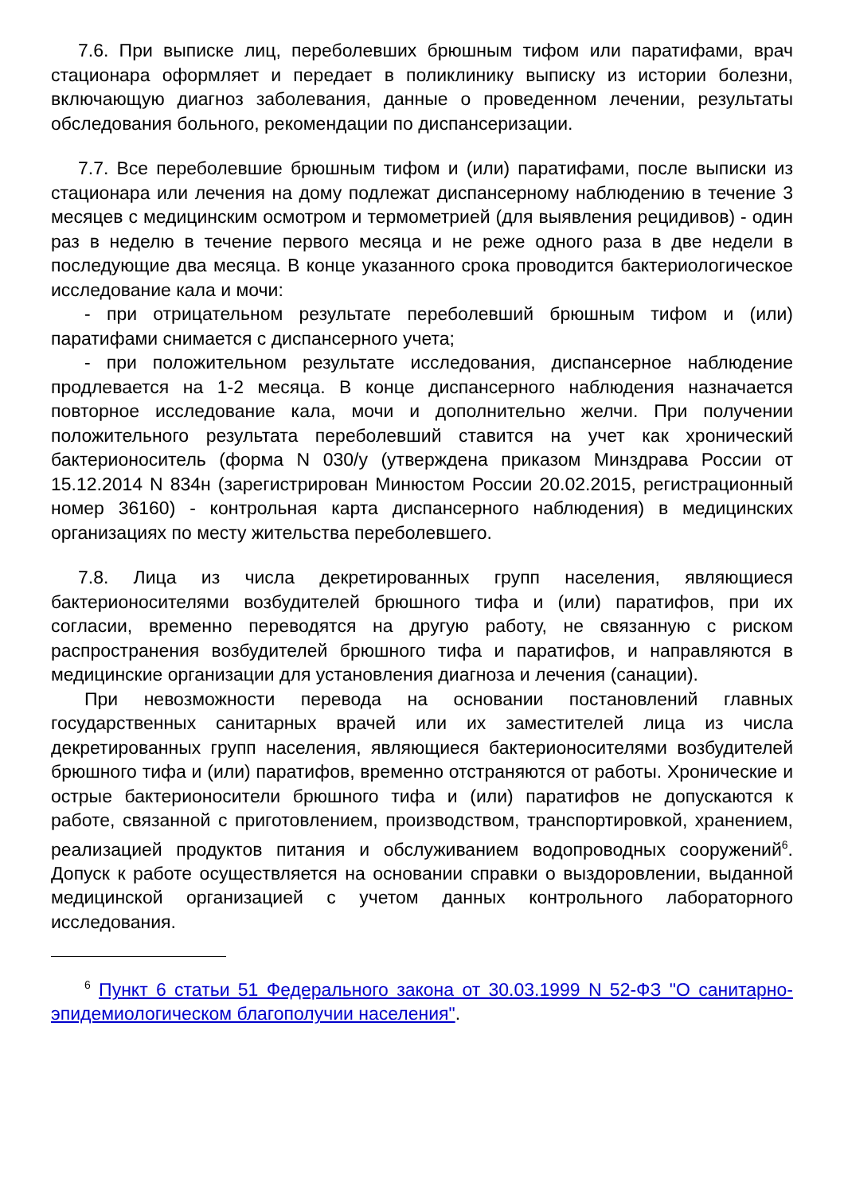7.6. При выписке лиц, переболевших брюшным тифом или паратифами, врач стационара оформляет и передает в поликлинику выписку из истории болезни, включающую диагноз заболевания, данные о проведенном лечении, результаты обследования больного, рекомендации по диспансеризации.
7.7. Все переболевшие брюшным тифом и (или) паратифами, после выписки из стационара или лечения на дому подлежат диспансерному наблюдению в течение 3 месяцев с медицинским осмотром и термометрией (для выявления рецидивов) - один раз в неделю в течение первого месяца и не реже одного раза в две недели в последующие два месяца. В конце указанного срока проводится бактериологическое исследование кала и мочи:
- при отрицательном результате переболевший брюшным тифом и (или) паратифами снимается с диспансерного учета;
- при положительном результате исследования, диспансерное наблюдение продлевается на 1-2 месяца. В конце диспансерного наблюдения назначается повторное исследование кала, мочи и дополнительно желчи. При получении положительного результата переболевший ставится на учет как хронический бактерионоситель (форма N 030/у (утверждена приказом Минздрава России от 15.12.2014 N 834н (зарегистрирован Минюстом России 20.02.2015, регистрационный номер 36160) - контрольная карта диспансерного наблюдения) в медицинских организациях по месту жительства переболевшего.
7.8. Лица из числа декретированных групп населения, являющиеся бактерионосителями возбудителей брюшного тифа и (или) паратифов, при их согласии, временно переводятся на другую работу, не связанную с риском распространения возбудителей брюшного тифа и паратифов, и направляются в медицинские организации для установления диагноза и лечения (санации).
При невозможности перевода на основании постановлений главных государственных санитарных врачей или их заместителей лица из числа декретированных групп населения, являющиеся бактерионосителями возбудителей брюшного тифа и (или) паратифов, временно отстраняются от работы. Хронические и острые бактерионосители брюшного тифа и (или) паратифов не допускаются к работе, связанной с приготовлением, производством, транспортировкой, хранением, реализацией продуктов питания и обслуживанием водопроводных сооружений<sup>6</sup>. Допуск к работе осуществляется на основании справки о выздоровлении, выданной медицинской организацией с учетом данных контрольного лабораторного исследования.
<sup>6</sup> Пункт 6 статьи 51 Федерального закона от 30.03.1999 N 52-ФЗ "О санитарно-эпидемиологическом благополучии населения".